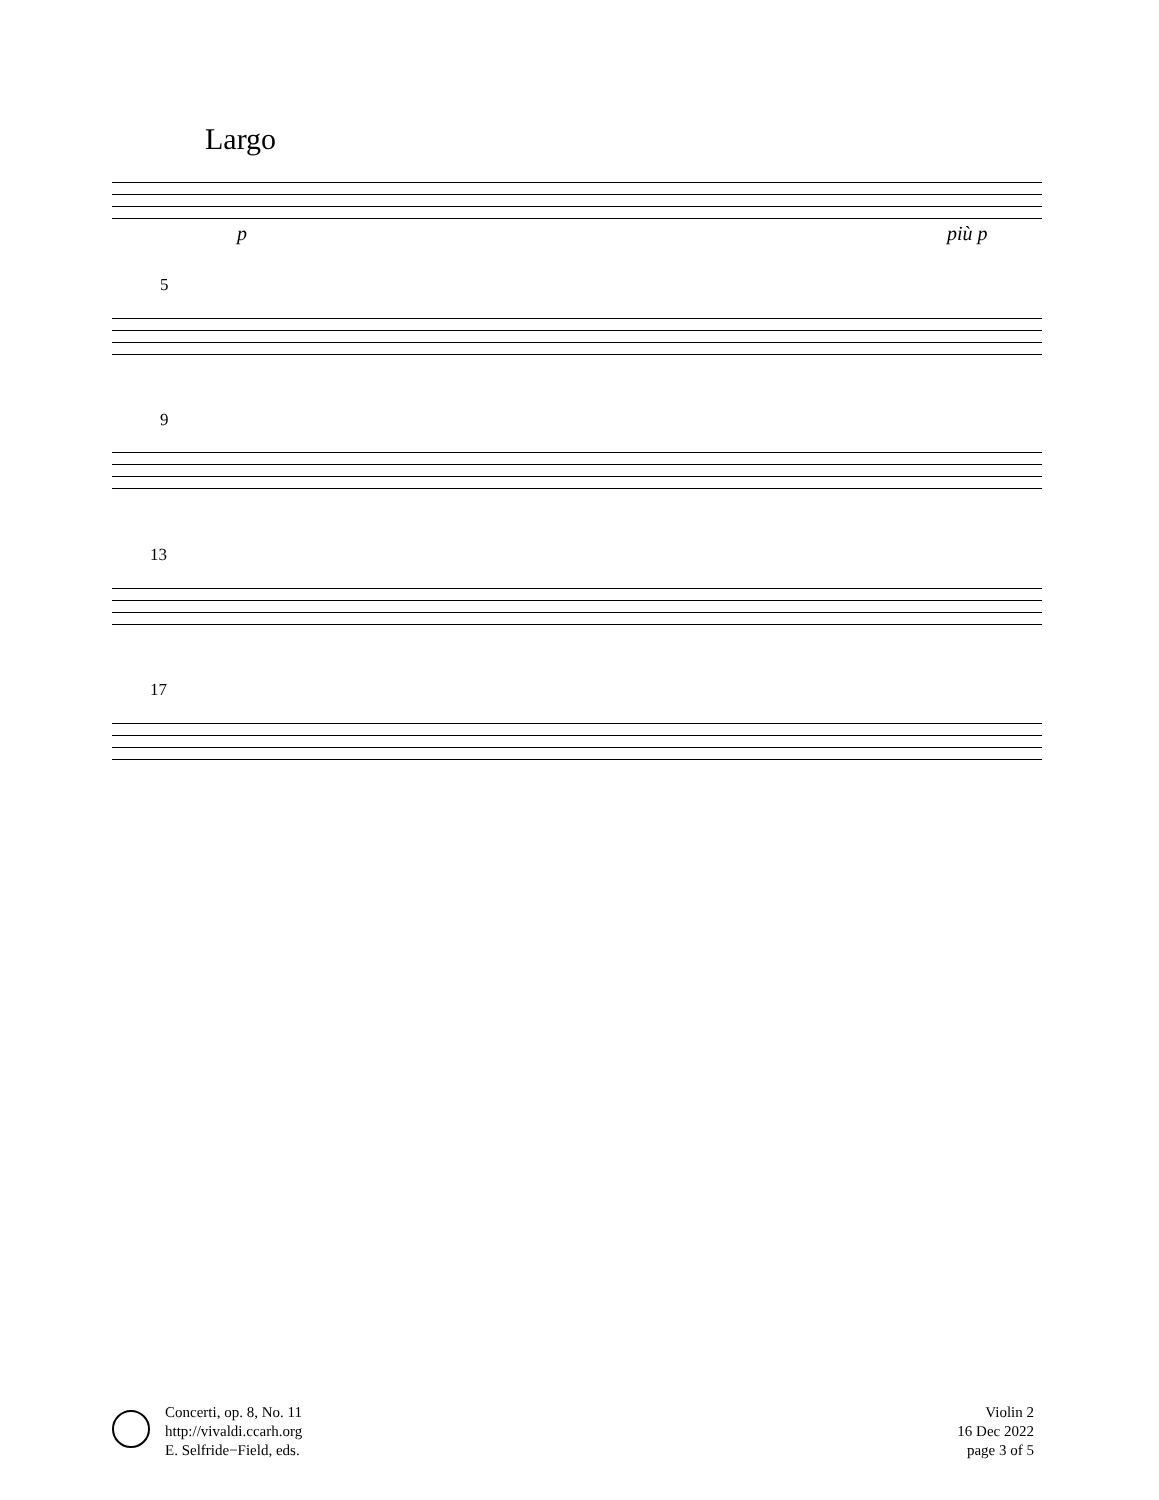Largo
p più p
5
9
13
17
Concerti, op. 8, No. 11
http://vivaldi.ccarh.org
E. Selfride−Field, eds.
Violin 2
16 Dec 2022
page 3 of 5